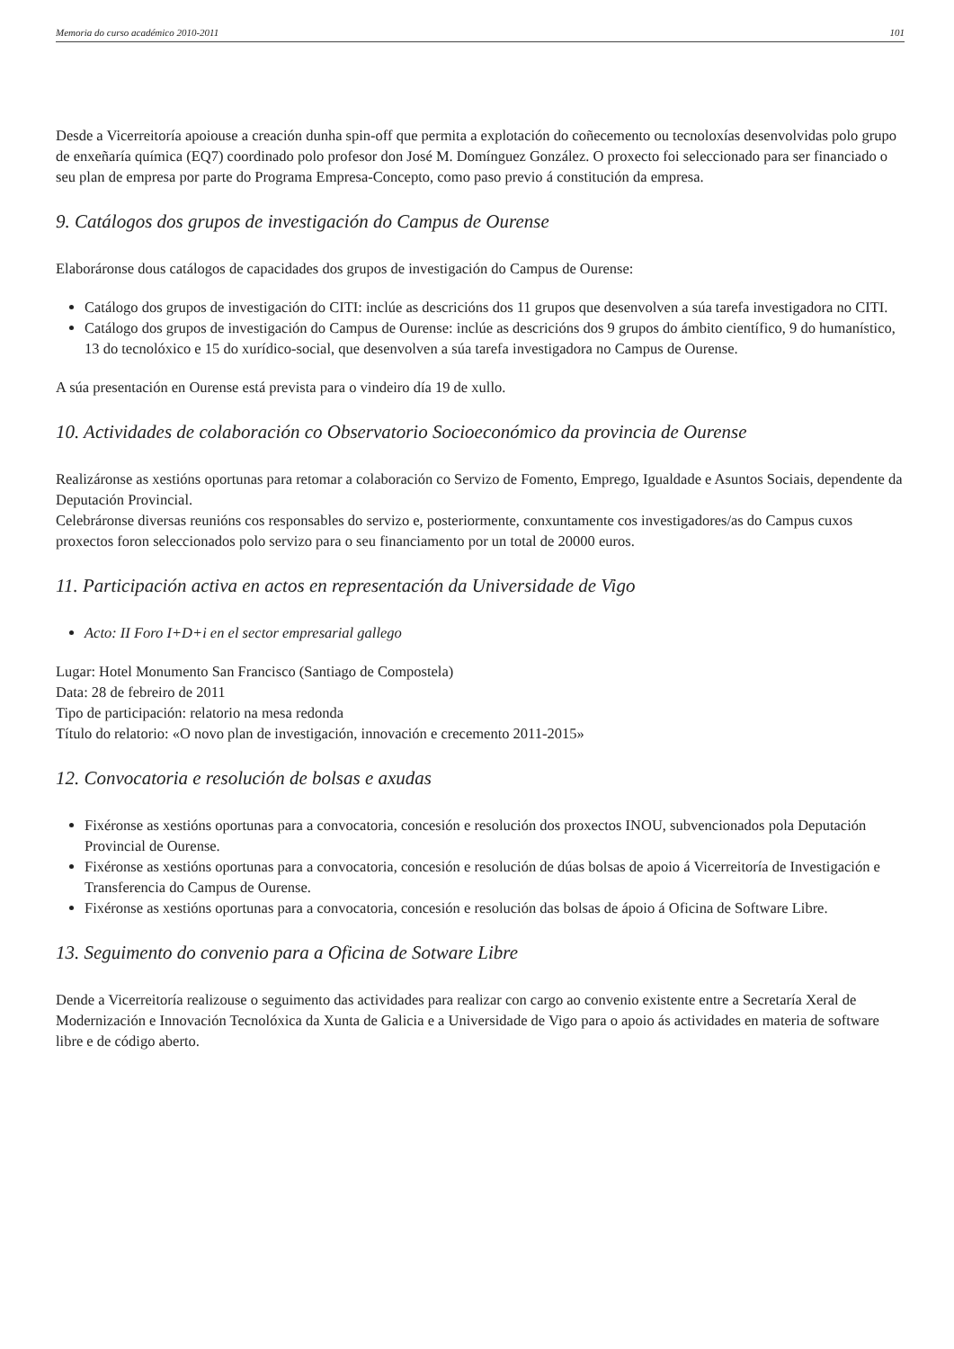Memoria do curso académico 2010-2011 101
Desde a Vicerreitoría apoiouse a creación dunha spin-off que permita a explotación do coñecemento ou tecnoloxías desenvolvidas polo grupo de enxeñaría química (EQ7) coordinado polo profesor don José M. Domínguez González. O proxecto foi seleccionado para ser financiado o seu plan de empresa por parte do Programa Empresa-Concepto, como paso previo á constitución da empresa.
9. Catálogos dos grupos de investigación do Campus de Ourense
Elaboráronse dous catálogos de capacidades dos grupos de investigación do Campus de Ourense:
Catálogo dos grupos de investigación do CITI: inclúe as descricións dos 11 grupos que desenvolven a súa tarefa investigadora no CITI.
Catálogo dos grupos de investigación do Campus de Ourense: inclúe as descricións dos 9 grupos do ámbito científico, 9 do humanístico, 13 do tecnolóxico e 15 do xurídico-social, que desenvolven a súa tarefa investigadora no Campus de Ourense.
A súa presentación en Ourense está prevista para o vindeiro día 19 de xullo.
10. Actividades de colaboración co Observatorio Socioeconómico da provincia de Ourense
Realizáronse as xestións oportunas para retomar a colaboración co Servizo de Fomento, Emprego, Igualdade e Asuntos Sociais, dependente da Deputación Provincial.
Celebráronse diversas reunións cos responsables do servizo e, posteriormente, conxuntamente cos investigadores/as do Campus cuxos proxectos foron seleccionados polo servizo para o seu financiamento por un total de 20000 euros.
11. Participación activa en actos en representación da Universidade de Vigo
Acto: II Foro I+D+i en el sector empresarial gallego
Lugar: Hotel Monumento San Francisco (Santiago de Compostela)
Data: 28 de febreiro de 2011
Tipo de participación: relatorio na mesa redonda
Título do relatorio: «O novo plan de investigación, innovación e crecemento 2011-2015»
12. Convocatoria e resolución de bolsas e axudas
Fixéronse as xestións oportunas para a convocatoria, concesión e resolución dos proxectos INOU, subvencionados pola Deputación Provincial de Ourense.
Fixéronse as xestións oportunas para a convocatoria, concesión e resolución de dúas bolsas de apoio á Vicerreitoría de Investigación e Transferencia do Campus de Ourense.
Fixéronse as xestións oportunas para a convocatoria, concesión e resolución das bolsas de ápoio á Oficina de Software Libre.
13. Seguimento do convenio para a Oficina de Sotware Libre
Dende a Vicerreitoría realizouse o seguimento das actividades para realizar con cargo ao convenio existente entre a Secretaría Xeral de Modernización e Innovación Tecnolóxica da Xunta de Galicia e a Universidade de Vigo para o apoio ás actividades en materia de software libre e de código aberto.